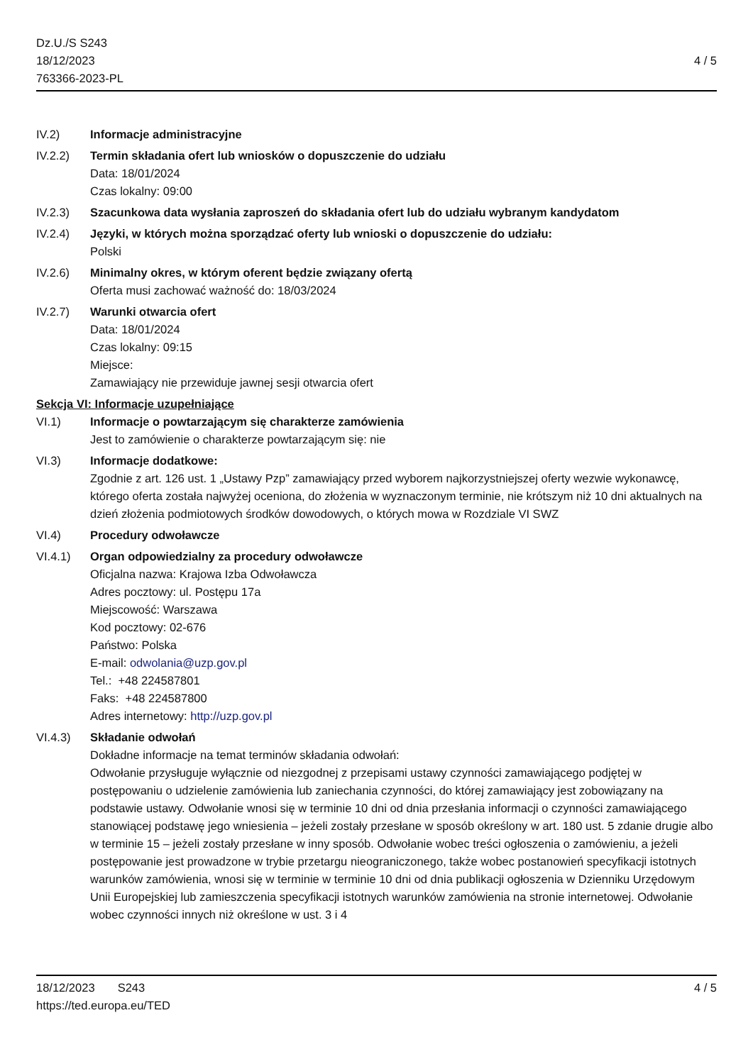Dz.U./S S243
18/12/2023
763366-2023-PL
4 / 5
IV.2) Informacje administracyjne
IV.2.2) Termin składania ofert lub wniosków o dopuszczenie do udziału
Data: 18/01/2024
Czas lokalny: 09:00
IV.2.3) Szacunkowa data wysłania zaproszeń do składania ofert lub do udziału wybranym kandydatom
IV.2.4) Języki, w których można sporządzać oferty lub wnioski o dopuszczenie do udziału:
Polski
IV.2.6) Minimalny okres, w którym oferent będzie związany ofertą
Oferta musi zachować ważność do: 18/03/2024
IV.2.7) Warunki otwarcia ofert
Data: 18/01/2024
Czas lokalny: 09:15
Miejsce:
Zamawiający nie przewiduje jawnej sesji otwarcia ofert
Sekcja VI: Informacje uzupełniające
VI.1) Informacje o powtarzającym się charakterze zamówienia
Jest to zamówienie o charakterze powtarzającym się: nie
VI.3) Informacje dodatkowe:
Zgodnie z art. 126 ust. 1 „Ustawy Pzp” zamawiający przed wyborem najkorzystniejszej oferty wezwie wykonawcę, którego oferta została najwyżej oceniona, do złożenia w wyznaczonym terminie, nie krótszym niż 10 dni aktualnych na dzień złożenia podmiotowych środków dowodowych, o których mowa w Rozdziale VI SWZ
VI.4) Procedury odwoławcze
VI.4.1) Organ odpowiedzialny za procedury odwoławcze
Oficjalna nazwa: Krajowa Izba Odwoławcza
Adres pocztowy: ul. Postępu 17a
Miejscowość: Warszawa
Kod pocztowy: 02-676
Państwo: Polska
E-mail: odwolania@uzp.gov.pl
Tel.: +48 224587801
Faks: +48 224587800
Adres internetowy: http://uzp.gov.pl
VI.4.3) Składanie odwołań
Dokładne informacje na temat terminów składania odwołań:
Odwołanie przysługuje wyłącznie od niezgodnej z przepisami ustawy czynności zamawiającego podjętej w postępowaniu o udzielenie zamówienia lub zaniechania czynności, do której zamawiający jest zobowiązany na podstawie ustawy. Odwołanie wnosi się w terminie 10 dni od dnia przesłania informacji o czynności zamawiającego stanowiącej podstawę jego wniesienia – jeżeli zostały przesłane w sposób określony w art. 180 ust. 5 zdanie drugie albo w terminie 15 – jeżeli zostały przesłane w inny sposób. Odwołanie wobec treści ogłoszenia o zamówieniu, a jeżeli postępowanie jest prowadzone w trybie przetargu nieograniczonego, także wobec postanowień specyfikacji istotnych warunków zamówienia, wnosi się w terminie w terminie 10 dni od dnia publikacji ogłoszenia w Dzienniku Urzędowym Unii Europejskiej lub zamieszczenia specyfikacji istotnych warunków zamówienia na stronie internetowej. Odwołanie wobec czynności innych niż określone w ust. 3 i 4
18/12/2023 S243 4 / 5
https://ted.europa.eu/TED